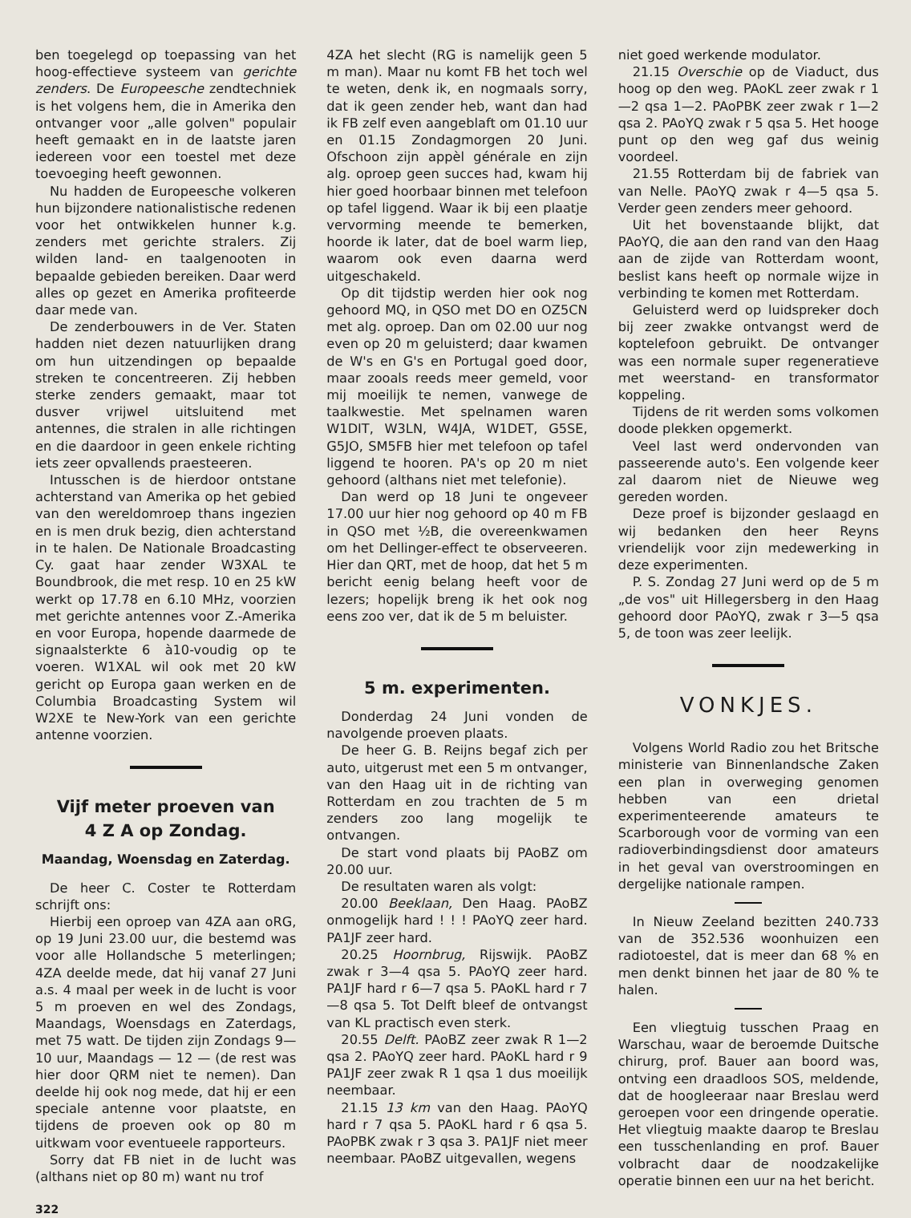ben toegelegd op toepassing van het hoog-effectieve systeem van gerichte zenders. De Europeesche zendtechniek is het volgens hem, die in Amerika den ontvanger voor „alle golven" populair heeft gemaakt en in de laatste jaren iedereen voor een toestel met deze toevoeging heeft gewonnen.
Nu hadden de Europeesche volkeren hun bijzondere nationalistische redenen voor het ontwikkelen hunner k.g. zenders met gerichte stralers. Zij wilden land- en taalgenooten in bepaalde gebieden bereiken. Daar werd alles op gezet en Amerika profiteerde daar mede van.
De zenderbouwers in de Ver. Staten hadden niet dezen natuurlijken drang om hun uitzendingen op bepaalde streken te concentreeren. Zij hebben sterke zenders gemaakt, maar tot dusver vrijwel uitsluitend met antennes, die stralen in alle richtingen en die daardoor in geen enkele richting iets zeer opvallends praesteeren.
Intusschen is de hierdoor ontstane achterstand van Amerika op het gebied van den wereldomroep thans ingezien en is men druk bezig, dien achterstand in te halen. De Nationale Broadcasting Cy. gaat haar zender W3XAL te Boundbrook, die met resp. 10 en 25 kW werkt op 17.78 en 6.10 MHz, voorzien met gerichte antennes voor Z.-Amerika en voor Europa, hopende daarmede de signaalsterkte 6 à10-voudig op te voeren. W1XAL wil ook met 20 kW gericht op Europa gaan werken en de Columbia Broadcasting System wil W2XE te New-York van een gerichte antenne voorzien.
Vijf meter proeven van
4 Z A op Zondag.
Maandag, Woensdag en Zaterdag.
De heer C. Coster te Rotterdam schrijft ons:
Hierbij een oproep van 4ZA aan oRG, op 19 Juni 23.00 uur, die bestemd was voor alle Hollandsche 5 meterlingen; 4ZA deelde mede, dat hij vanaf 27 Juni a.s. 4 maal per week in de lucht is voor 5 m proeven en wel des Zondags, Maandags, Woensdags en Zaterdags, met 75 watt. De tijden zijn Zondags 9—10 uur, Maandags — 12 — (de rest was hier door QRM niet te nemen). Dan deelde hij ook nog mede, dat hij er een speciale antenne voor plaatste, en tijdens de proeven ook op 80 m uitkwam voor eventueele rapporteurs.
Sorry dat FB niet in de lucht was (althans niet op 80 m) want nu trof
322
4ZA het slecht (RG is namelijk geen 5 m man). Maar nu komt FB het toch wel te weten, denk ik, en nogmaals sorry, dat ik geen zender heb, want dan had ik FB zelf even aangeblaft om 01.10 uur en 01.15 Zondagmorgen 20 Juni. Ofschoon zijn appèl générale en zijn alg. oproep geen succes had, kwam hij hier goed hoorbaar binnen met telefoon op tafel liggend. Waar ik bij een plaatje vervorming meende te bemerken, hoorde ik later, dat de boel warm liep, waarom ook even daarna werd uitgeschakeld.
Op dit tijdstip werden hier ook nog gehoord MQ, in QSO met DO en OZ5CN met alg. oproep. Dan om 02.00 uur nog even op 20 m geluisterd; daar kwamen de W's en G's en Portugal goed door, maar zooals reeds meer gemeld, voor mij moeilijk te nemen, vanwege de taalkwestie. Met spelnamen waren W1DIT, W3LN, W4JA, W1DET, G5SE, G5JO, SM5FB hier met telefoon op tafel liggend te hooren. PA's op 20 m niet gehoord (althans niet met telefonie).
Dan werd op 18 Juni te ongeveer 17.00 uur hier nog gehoord op 40 m FB in QSO met ½B, die overeenkwamen om het Dellinger-effect te observeeren. Hier dan QRT, met de hoop, dat het 5 m bericht eenig belang heeft voor de lezers; hopelijk breng ik het ook nog eens zoo ver, dat ik de 5 m beluister.
5 m. experimenten.
Donderdag 24 Juni vonden de navolgende proeven plaats.
De heer G. B. Reijns begaf zich per auto, uitgerust met een 5 m ontvanger, van den Haag uit in de richting van Rotterdam en zou trachten de 5 m zenders zoo lang mogelijk te ontvangen.
De start vond plaats bij PAoBZ om 20.00 uur.
De resultaten waren als volgt:
20.00 Beeklaan, Den Haag. PAoBZ onmogelijk hard ! ! ! PAoYQ zeer hard. PA1JF zeer hard.
20.25 Hoornbrug, Rijswijk. PAoBZ zwak r 3—4 qsa 5. PAoYQ zeer hard. PA1JF hard r 6—7 qsa 5. PAoKL hard r 7—8 qsa 5. Tot Delft bleef de ontvangst van KL practisch even sterk.
20.55 Delft. PAoBZ zeer zwak R 1—2 qsa 2. PAoYQ zeer hard. PAoKL hard r 9 PA1JF zeer zwak R 1 qsa 1 dus moeilijk neembaar.
21.15 13 km van den Haag. PAoYQ hard r 7 qsa 5. PAoKL hard r 6 qsa 5. PAoPBK zwak r 3 qsa 3. PA1JF niet meer neembaar. PAoBZ uitgevallen, wegens
niet goed werkende modulator.
21.15 Overschie op de Viaduct, dus hoog op den weg. PAoKL zeer zwak r 1—2 qsa 1—2. PAoPBK zeer zwak r 1—2 qsa 2. PAoYQ zwak r 5 qsa 5. Het hooge punt op den weg gaf dus weinig voordeel.
21.55 Rotterdam bij de fabriek van van Nelle. PAoYQ zwak r 4—5 qsa 5. Verder geen zenders meer gehoord.
Uit het bovenstaande blijkt, dat PAoYQ, die aan den rand van den Haag aan de zijde van Rotterdam woont, beslist kans heeft op normale wijze in verbinding te komen met Rotterdam.
Geluisterd werd op luidspreker doch bij zeer zwakke ontvangst werd de koptelefoon gebruikt. De ontvanger was een normale super regeneratieve met weerstand- en transformator koppeling.
Tijdens de rit werden soms volkomen doode plekken opgemerkt.
Veel last werd ondervonden van passeerende auto's. Een volgende keer zal daarom niet de Nieuwe weg gereden worden.
Deze proef is bijzonder geslaagd en wij bedanken den heer Reyns vriendelijk voor zijn medewerking in deze experimenten.
P. S. Zondag 27 Juni werd op de 5 m „de vos" uit Hillegersberg in den Haag gehoord door PAoYQ, zwak r 3—5 qsa 5, de toon was zeer leelijk.
VONKJES.
Volgens World Radio zou het Britsche ministerie van Binnenlandsche Zaken een plan in overweging genomen hebben van een drietal experimenteerende amateurs te Scarborough voor de vorming van een radioverbindingsdienst door amateurs in het geval van overstroomingen en dergelijke nationale rampen.
In Nieuw Zeeland bezitten 240.733 van de 352.536 woonhuizen een radiotoestel, dat is meer dan 68 % en men denkt binnen het jaar de 80 % te halen.
Een vliegtuig tusschen Praag en Warschau, waar de beroemde Duitsche chirurg, prof. Bauer aan boord was, ontving een draadloos SOS, meldende, dat de hoogleeraar naar Breslau werd geroepen voor een dringende operatie. Het vliegtuig maakte daarop te Breslau een tusschenlanding en prof. Bauer volbracht daar de noodzakelijke operatie binnen een uur na het bericht.